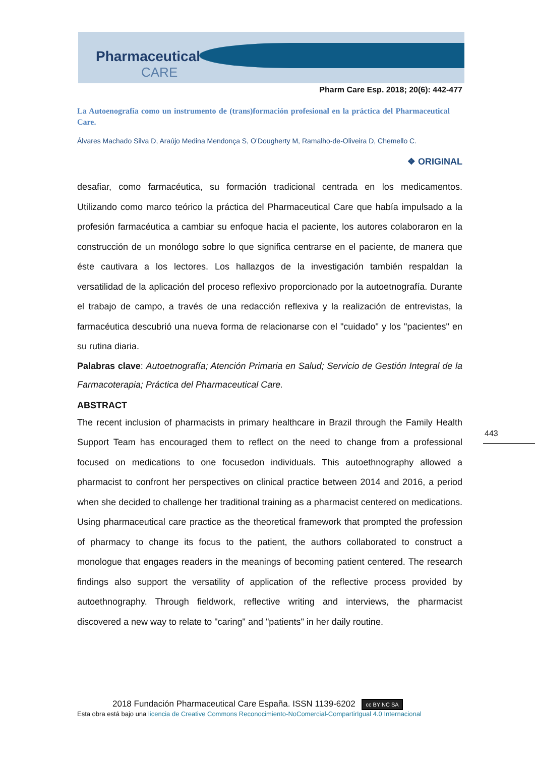Pharmaceutical
CARE
Pharm Care Esp. 2018; 20(6): 442-477
La Autoenografía como un instrumento de (trans)formación profesional en la práctica del Pharmaceutical Care.
Álvares Machado Silva D, Araújo Medina Mendonça S, O’Dougherty M, Ramalho-de-Oliveira D, Chemello C.
❖ ORIGINAL
desafiar, como farmacéutica, su formación tradicional centrada en los medicamentos. Utilizando como marco teórico la práctica del Pharmaceutical Care que había impulsado a la profesión farmacéutica a cambiar su enfoque hacia el paciente, los autores colaboraron en la construcción de un monólogo sobre lo que significa centrarse en el paciente, de manera que éste cautivara a los lectores. Los hallazgos de la investigación también respaldan la versatilidad de la aplicación del proceso reflexivo proporcionado por la autoetnografía. Durante el trabajo de campo, a través de una redacción reflexiva y la realización de entrevistas, la farmacéutica descubrió una nueva forma de relacionarse con el "cuidado" y los "pacientes" en su rutina diaria.
Palabras clave: Autoetnografía; Atención Primaria en Salud; Servicio de Gestión Integral de la Farmacoterapia; Práctica del Pharmaceutical Care.
ABSTRACT
The recent inclusion of pharmacists in primary healthcare in Brazil through the Family Health Support Team has encouraged them to reflect on the need to change from a professional focused on medications to one focusedon individuals. This autoethnography allowed a pharmacist to confront her perspectives on clinical practice between 2014 and 2016, a period when she decided to challenge her traditional training as a pharmacist centered on medications. Using pharmaceutical care practice as the theoretical framework that prompted the profession of pharmacy to change its focus to the patient, the authors collaborated to construct a monologue that engages readers in the meanings of becoming patient centered. The research findings also support the versatility of application of the reflective process provided by autoethnography. Through fieldwork, reflective writing and interviews, the pharmacist discovered a new way to relate to "caring" and "patients" in her daily routine.
443
2018 Fundación Pharmaceutical Care España. ISSN 1139-6202 cc BY NC SA
Esta obra está bajo una licencia de Creative Commons Reconocimiento-NoComercial-CompartirIgual 4.0 Internacional